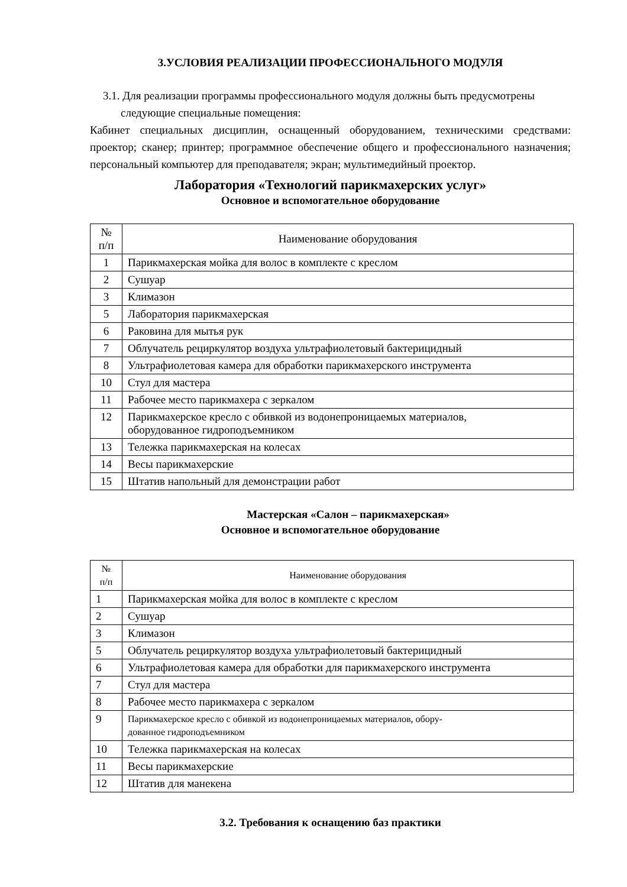3.УСЛОВИЯ РЕАЛИЗАЦИИ ПРОФЕССИОНАЛЬНОГО МОДУЛЯ
3.1. Для реализации программы профессионального модуля должны быть предусмотрены
следующие специальные помещения:
Кабинет специальных дисциплин, оснащенный оборудованием, техническими средствами: проектор; сканер; принтер; программное обеспечение общего и профессионального назначения; персональный компьютер для преподавателя; экран; мультимедийный проектор.
Лаборатория «Технологий парикмахерских услуг»
Основное и вспомогательное оборудование
| № п/п | Наименование оборудования |
| --- | --- |
| 1 | Парикмахерская мойка для волос в комплекте с креслом |
| 2 | Сушуар |
| 3 | Климазон |
| 5 | Лаборатория парикмахерская |
| 6 | Раковина для мытья рук |
| 7 | Облучатель рециркулятор воздуха ультрафиолетовый бактерицидный |
| 8 | Ультрафиолетовая камера для обработки парикмахерского инструмента |
| 10 | Стул для мастера |
| 11 | Рабочее место парикмахера с зеркалом |
| 12 | Парикмахерское кресло с обивкой из водонепроницаемых материалов, оборудованное гидроподъемником |
| 13 | Тележка парикмахерская на колесах |
| 14 | Весы парикмахерские |
| 15 | Штатив напольный для демонстрации работ |
Мастерская «Салон – парикмахерская»
Основное и вспомогательное оборудование
| № п/п | Наименование оборудования |
| --- | --- |
| 1 | Парикмахерская мойка для волос в комплекте с креслом |
| 2 | Сушуар |
| 3 | Климазон |
| 5 | Облучатель рециркулятор воздуха ультрафиолетовый бактерицидный |
| 6 | Ультрафиолетовая камера для обработки для парикмахерского инструмента |
| 7 | Стул для мастера |
| 8 | Рабочее место парикмахера с зеркалом |
| 9 | Парикмахерское кресло с обивкой из водонепроницаемых материалов, обору- дованное гидроподъемником |
| 10 | Тележка парикмахерская на колесах |
| 11 | Весы парикмахерские |
| 12 | Штатив для манекена |
3.2. Требования к оснащению баз практики